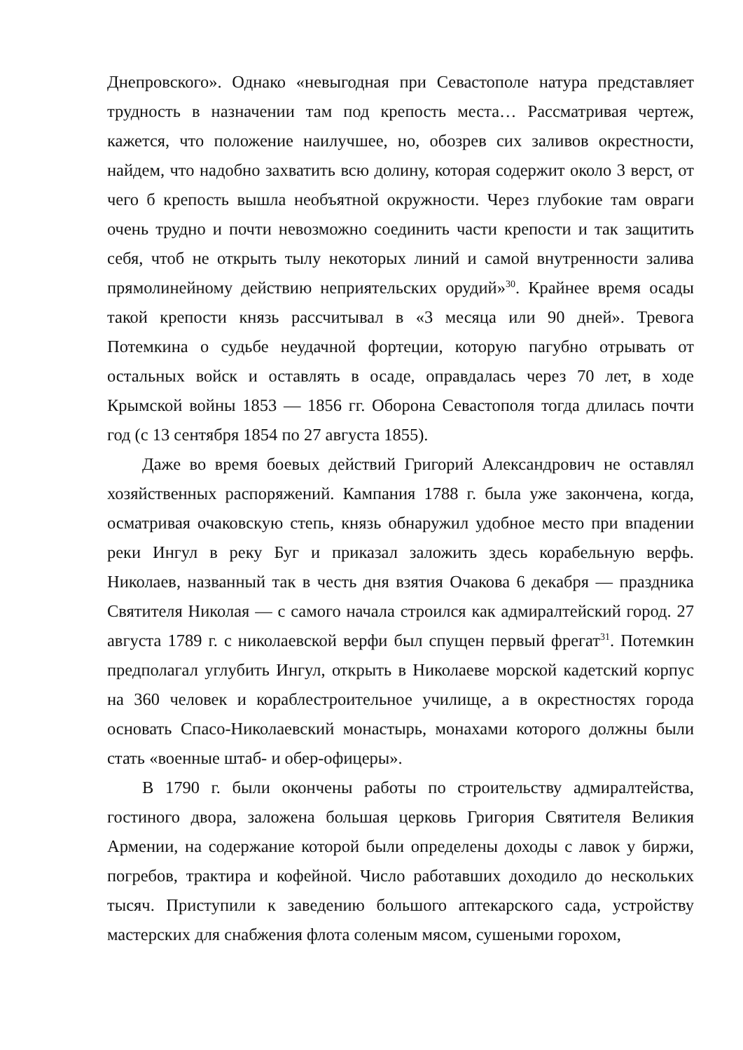Днепровского». Однако «невыгодная при Севастополе натура представляет трудность в назначении там под крепость места… Рассматривая чертеж, кажется, что положение наилучшее, но, обозрев сих заливов окрестности, найдем, что надобно захватить всю долину, которая содержит около 3 верст, от чего б крепость вышла необъятной окружности. Через глубокие там овраги очень трудно и почти невозможно соединить части крепости и так защитить себя, чтоб не открыть тылу некоторых линий и самой внутренности залива прямолинейному действию неприятельских орудий»<sup>30</sup>. Крайнее время осады такой крепости князь рассчитывал в «3 месяца или 90 дней». Тревога Потемкина о судьбе неудачной фортеции, которую пагубно отрывать от остальных войск и оставлять в осаде, оправдалась через 70 лет, в ходе Крымской войны 1853 — 1856 гг. Оборона Севастополя тогда длилась почти год (с 13 сентября 1854 по 27 августа 1855).
Даже во время боевых действий Григорий Александрович не оставлял хозяйственных распоряжений. Кампания 1788 г. была уже закончена, когда, осматривая очаковскую степь, князь обнаружил удобное место при впадении реки Ингул в реку Буг и приказал заложить здесь корабельную верфь. Николаев, названный так в честь дня взятия Очакова 6 декабря — праздника Святителя Николая — с самого начала строился как адмиралтейский город. 27 августа 1789 г. с николаевской верфи был спущен первый фрегат<sup>31</sup>. Потемкин предполагал углубить Ингул, открыть в Николаеве морской кадетский корпус на 360 человек и кораблестроительное училище, а в окрестностях города основать Спасо-Николаевский монастырь, монахами которого должны были стать «военные штаб- и обер-офицеры».
В 1790 г. были окончены работы по строительству адмиралтейства, гостиного двора, заложена большая церковь Григория Святителя Великия Армении, на содержание которой были определены доходы с лавок у биржи, погребов, трактира и кофейной. Число работавших доходило до нескольких тысяч. Приступили к заведению большого аптекарского сада, устройству мастерских для снабжения флота соленым мясом, сушеными горохом,